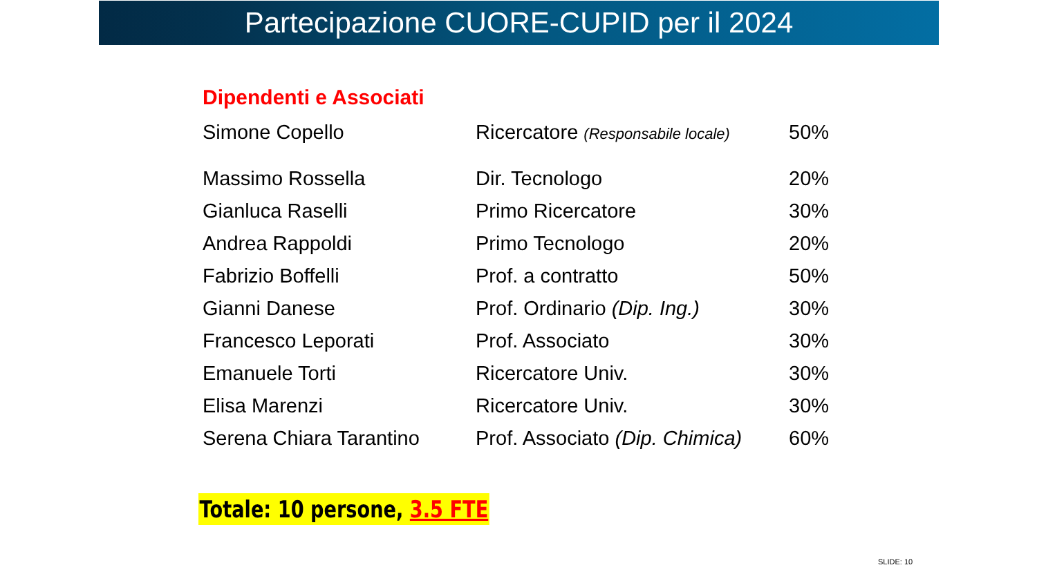Partecipazione CUORE-CUPID per il 2024
Dipendenti e Associati
| Simone Copello | Ricercatore (Responsabile locale) | 50% |
| Massimo Rossella | Dir. Tecnologo | 20% |
| Gianluca Raselli | Primo Ricercatore | 30% |
| Andrea Rappoldi | Primo Tecnologo | 20% |
| Fabrizio Boffelli | Prof. a contratto | 50% |
| Gianni Danese | Prof. Ordinario (Dip. Ing.) | 30% |
| Francesco Leporati | Prof. Associato | 30% |
| Emanuele Torti | Ricercatore Univ. | 30% |
| Elisa Marenzi | Ricercatore Univ. | 30% |
| Serena Chiara Tarantino | Prof. Associato (Dip. Chimica) | 60% |
Totale: 10 persone, 3.5 FTE
SLIDE: 10